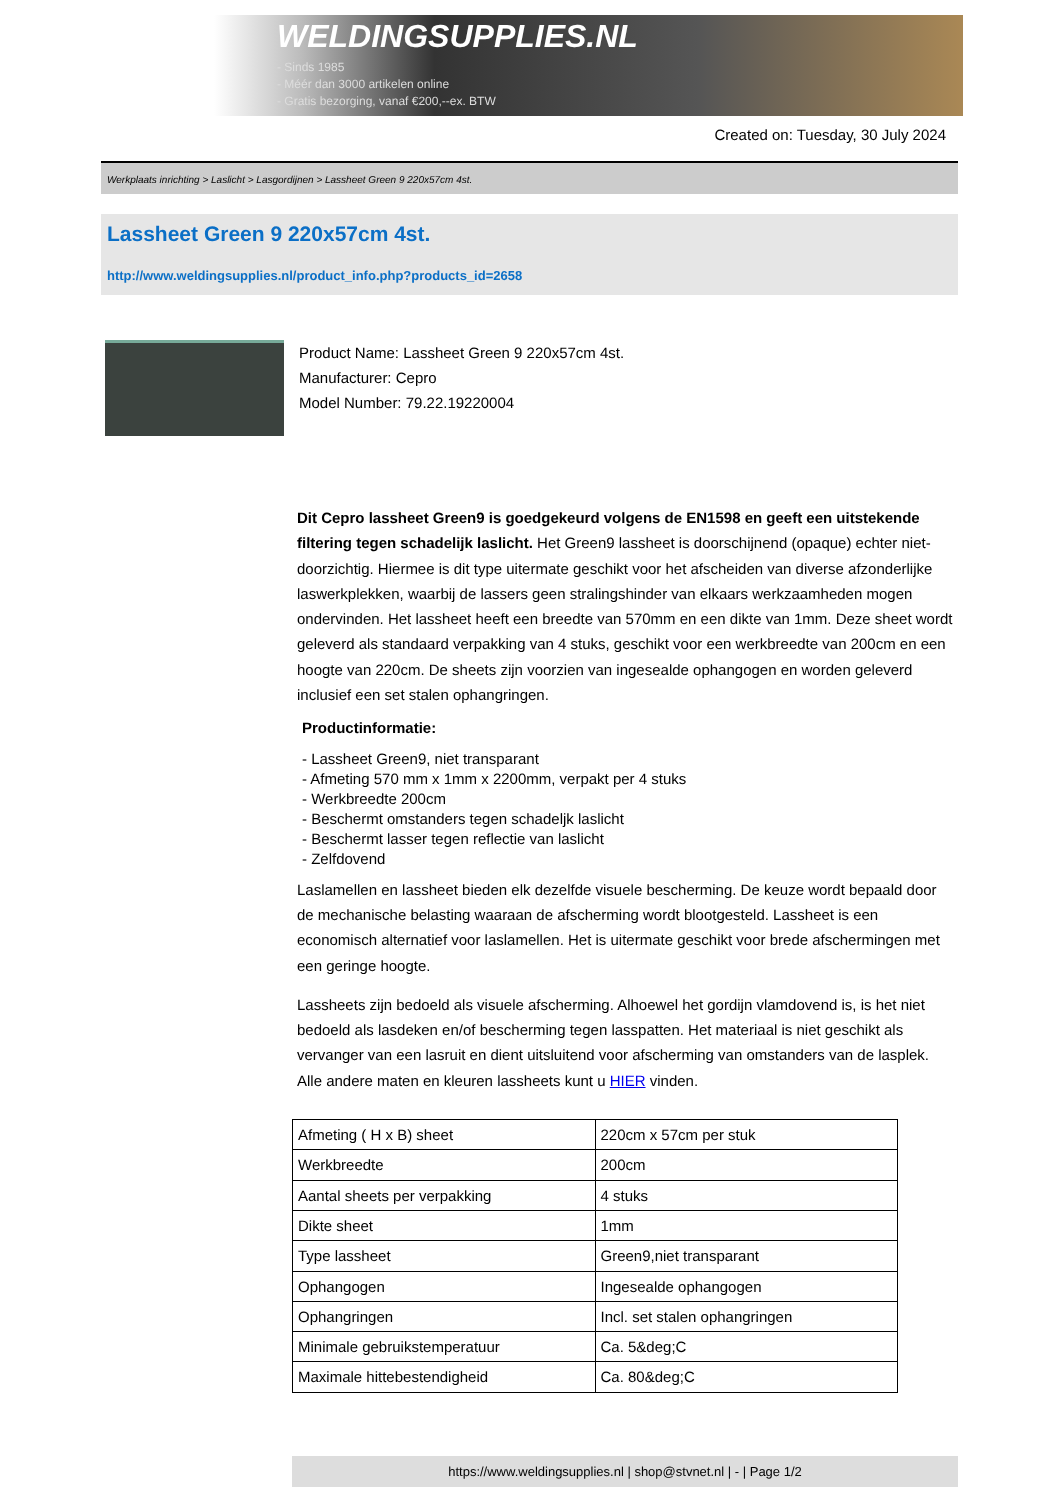WELDINGSUPPLIES.NL
- Sinds 1985
- Méér dan 3000 artikelen online
- Gratis bezorging, vanaf €200,--ex. BTW
Created on: Tuesday, 30 July 2024
Werkplaats inrichting > Laslicht > Lasgordijnen > Lassheet Green 9 220x57cm 4st.
Lassheet Green 9 220x57cm 4st.
http://www.weldingsupplies.nl/product_info.php?products_id=2658
Product Name: Lassheet Green 9 220x57cm 4st.
Manufacturer: Cepro
Model Number: 79.22.19220004
Dit Cepro lassheet Green9 is goedgekeurd volgens de EN1598 en geeft een uitstekende filtering tegen schadelijk laslicht. Het Green9 lassheet is doorschijnend (opaque) echter niet- doorzichtig. Hiermee is dit type uitermate geschikt voor het afscheiden van diverse afzonderlijke laswerkplekken, waarbij de lassers geen stralingshinder van elkaars werkzaamheden mogen ondervinden. Het lassheet heeft een breedte van 570mm en een dikte van 1mm. Deze sheet wordt geleverd als standaard verpakking van 4 stuks, geschikt voor een werkbreedte van 200cm en een hoogte van 220cm. De sheets zijn voorzien van ingesealde ophangogen en worden geleverd inclusief een set stalen ophangringen.
Productinformatie:
- Lassheet Green9, niet transparant
- Afmeting 570 mm x 1mm x 2200mm, verpakt per 4 stuks
- Werkbreedte 200cm
- Beschermt omstanders tegen schadeljk laslicht
- Beschermt lasser tegen reflectie van laslicht
- Zelfdovend
Laslamellen en lassheet bieden elk dezelfde visuele bescherming. De keuze wordt bepaald door de mechanische belasting waaraan de afscherming wordt blootgesteld. Lassheet is een economisch alternatief voor laslamellen. Het is uitermate geschikt voor brede afschermingen met een geringe hoogte.
Lassheets zijn bedoeld als visuele afscherming. Alhoewel het gordijn vlamdovend is, is het niet bedoeld als lasdeken en/of bescherming tegen lasspatten. Het materiaal is niet geschikt als vervanger van een lasruit en dient uitsluitend voor afscherming van omstanders van de lasplek.
Alle andere maten en kleuren lassheets kunt u HIER vinden.
| Afmeting ( H x B) sheet | 220cm x 57cm per stuk |
| Werkbreedte | 200cm |
| Aantal sheets per verpakking | 4 stuks |
| Dikte sheet | 1mm |
| Type lassheet | Green9,niet transparant |
| Ophangogen | Ingesealde ophangogen |
| Ophangringen | Incl. set stalen ophangringen |
| Minimale gebruikstemperatuur | Ca. 5&deg;C |
| Maximale hittebestendigheid | Ca. 80&deg;C |
https://www.weldingsupplies.nl | shop@stvnet.nl | - | Page 1/2